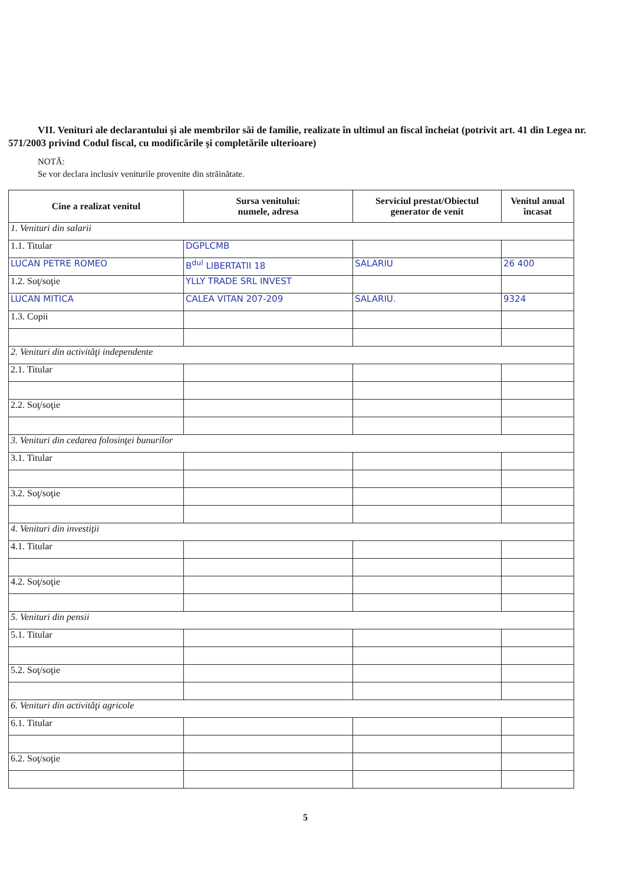VII. Venituri ale declarantului şi ale membrilor săi de familie, realizate în ultimul an fiscal încheiat (potrivit art. 41 din Legea nr. 571/2003 privind Codul fiscal, cu modificările şi completările ulterioare)
NOTĂ:
Se vor declara inclusiv veniturile provenite din străinătate.
| Cine a realizat venitul | Sursa venitului: numele, adresa | Serviciul prestat/Obiectul generator de venit | Venitul anual încasat |
| --- | --- | --- | --- |
| 1. Venituri din salarii | | | |
| 1.1. Titular | DGPLCMB | | |
| LUCAN PETRE ROMEO | B<sup>dul</sup> LIBERTATII 18 | SALARIU | 26 400 |
| 1.2. Soţ/soţie | YLLY TRADE SRL INVEST | | |
| LUCAN MITICA | CALEA VITAN 207-209 | SALARIU. | 9324 |
| 1.3. Copii | | | |
| 2. Venituri din activităţi independente | | | |
| 2.1. Titular | | | |
| 2.2. Soţ/soţie | | | |
| 3. Venituri din cedarea folosinţei bunurilor | | | |
| 3.1. Titular | | | |
| 3.2. Soţ/soţie | | | |
| 4. Venituri din investiţii | | | |
| 4.1. Titular | | | |
| 4.2. Soţ/soţie | | | |
| 5. Venituri din pensii | | | |
| 5.1. Titular | | | |
| 5.2. Soţ/soţie | | | |
| 6. Venituri din activităţi agricole | | | |
| 6.1. Titular | | | |
| 6.2. Soţ/soţie | | | |
5